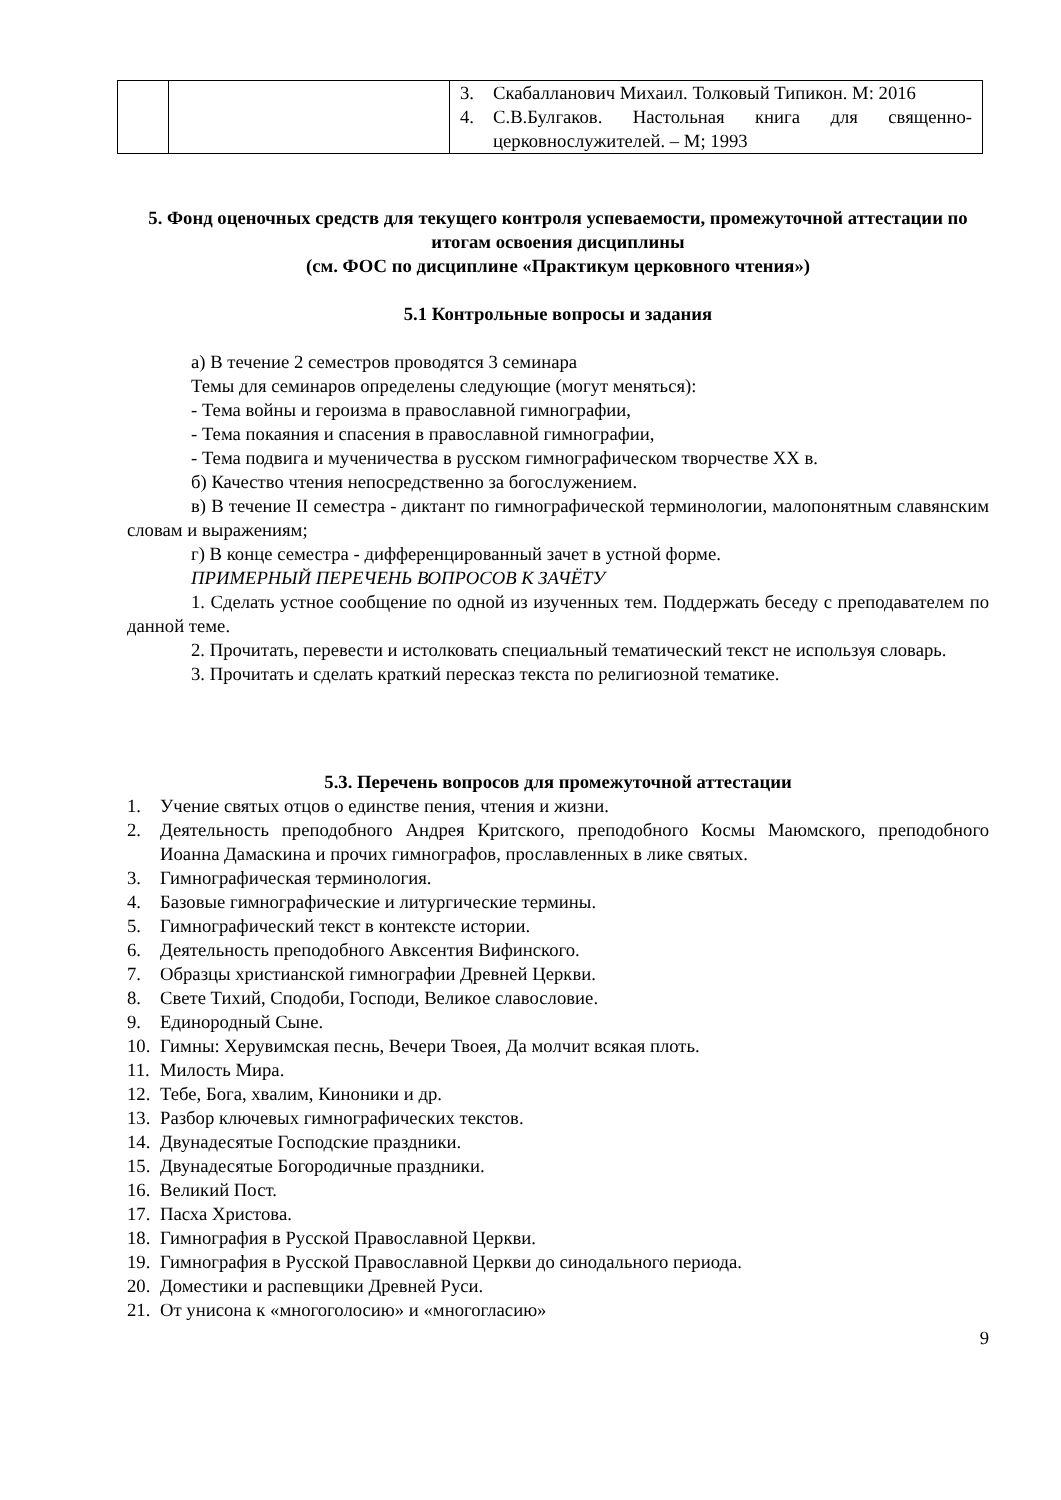| | | 3. Скабалланович Михаил. Толковый Типикон. М: 2016 4. С.В.Булгаков. Настольная книга для священно-церковнослужителей. – М; 1993 |
5. Фонд оценочных средств для текущего контроля успеваемости, промежуточной аттестации по итогам освоения дисциплины
(см. ФОС по дисциплине «Практикум церковного чтения»)
5.1 Контрольные вопросы и задания
а) В течение 2 семестров проводятся 3 семинара
Темы для семинаров определены следующие (могут меняться):
- Тема войны и героизма в православной гимнографии,
- Тема покаяния и спасения в православной гимнографии,
- Тема подвига и мученичества в русском гимнографическом творчестве XX в.
б) Качество чтения непосредственно за богослужением.
в) В течение II семестра - диктант по гимнографической терминологии, малопонятным славянским словам и выражениям;
г) В конце семестра - дифференцированный зачет в устной форме.
ПРИМЕРНЫЙ ПЕРЕЧЕНЬ ВОПРОСОВ К ЗАЧЁТУ
1. Сделать устное сообщение по одной из изученных тем. Поддержать беседу с преподавателем по данной теме.
2. Прочитать, перевести и истолковать специальный тематический текст не используя словарь.
3. Прочитать и сделать краткий пересказ текста по религиозной тематике.
5.3. Перечень вопросов для промежуточной аттестации
1. Учение святых отцов о единстве пения, чтения и жизни.
2. Деятельность преподобного Андрея Критского, преподобного Космы Маюмского, преподобного Иоанна Дамаскина и прочих гимнографов, прославленных в лике святых.
3. Гимнографическая терминология.
4. Базовые гимнографические и литургические термины.
5. Гимнографический текст в контексте истории.
6. Деятельность преподобного Авксентия Вифинского.
7. Образцы христианской гимнографии Древней Церкви.
8. Свете Тихий, Сподоби, Господи, Великое славословие.
9. Единородный Сыне.
10. Гимны: Херувимская песнь, Вечери Твоея, Да молчит всякая плоть.
11. Милость Мира.
12. Тебе, Бога, хвалим, Киноники и др.
13. Разбор ключевых гимнографических текстов.
14. Двунадесятые Господские праздники.
15. Двунадесятые Богородичные праздники.
16. Великий Пост.
17. Пасха Христова.
18. Гимнография в Русской Православной Церкви.
19. Гимнография в Русской Православной Церкви до синодального периода.
20. Доместики и распевщики Древней Руси.
21. От унисона к «многоголосию» и «многогласию»
9